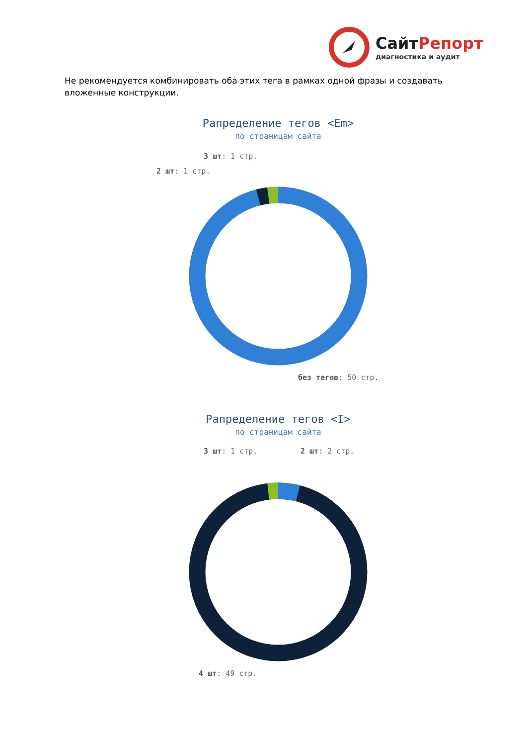СайтРепорт
диагностика и аудит
Не рекомендуется комбинировать оба этих тега в рамках одной фразы и создавать вложенные конструкции.
Рапределение тегов <Em>
по страницам сайта
3 шт: 1 стр.
2 шт: 1 стр.
без тегов: 50 стр.
Рапределение тегов <I>
по страницам сайта
3 шт: 1 стр. 2 шт: 2 стр.
4 шт: 49 стр.